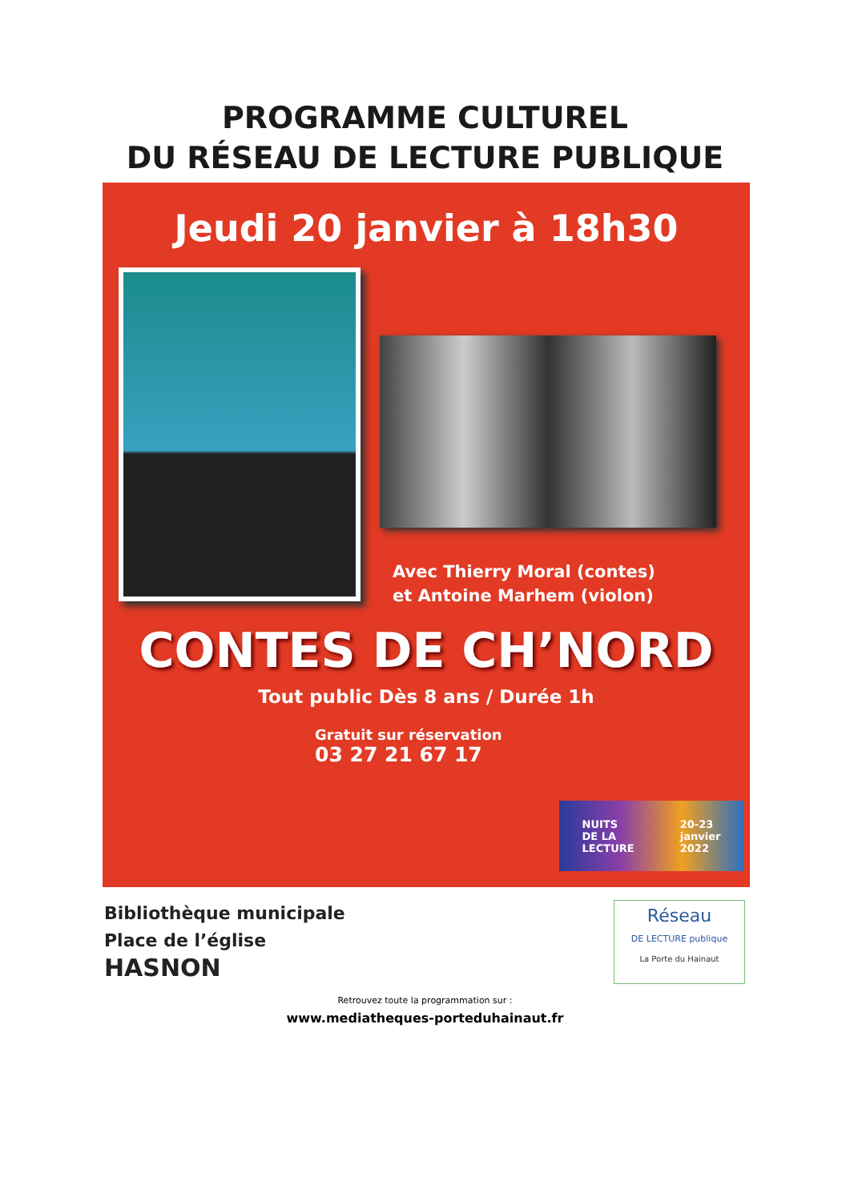PROGRAMME CULTUREL
DU RÉSEAU DE LECTURE PUBLIQUE
Jeudi 20 janvier à 18h30
Avec Thierry Moral (contes)
et Antoine Marhem (violon)
CONTES DE CH’NORD
Tout public Dès 8 ans / Durée 1h
Gratuit sur réservation
03 27 21 67 17
NUITS
DE LA
LECTURE 20-23
janvier
2022
Bibliothèque municipale
Place de l’église
HASNON
Réseau
DE LECTURE publique
La Porte du Hainaut
Retrouvez toute la programmation sur :
www.mediatheques-porteduhainaut.fr